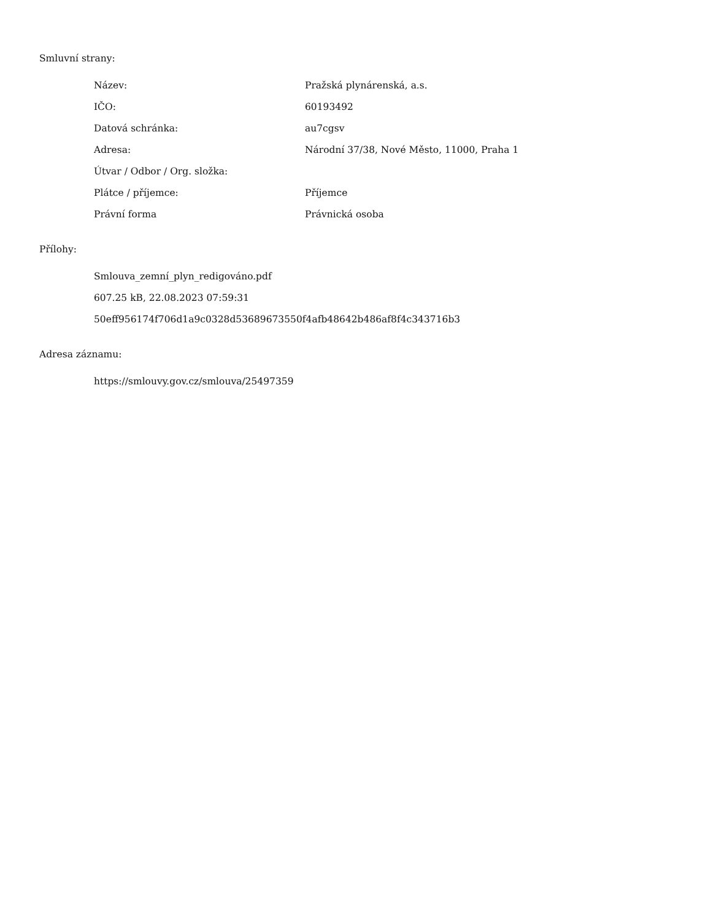Smluvní strany:
| Název: | Pražská plynárenská, a.s. |
| IČO: | 60193492 |
| Datová schránka: | au7cgsv |
| Adresa: | Národní 37/38, Nové Město, 11000, Praha 1 |
| Útvar / Odbor / Org. složka: | |
| Plátce / příjemce: | Příjemce |
| Právní forma | Právnická osoba |
Přílohy:
Smlouva_zemní_plyn_redigováno.pdf
607.25 kB, 22.08.2023 07:59:31
50eff956174f706d1a9c0328d53689673550f4afb48642b486af8f4c343716b3
Adresa záznamu:
https://smlouvy.gov.cz/smlouva/25497359